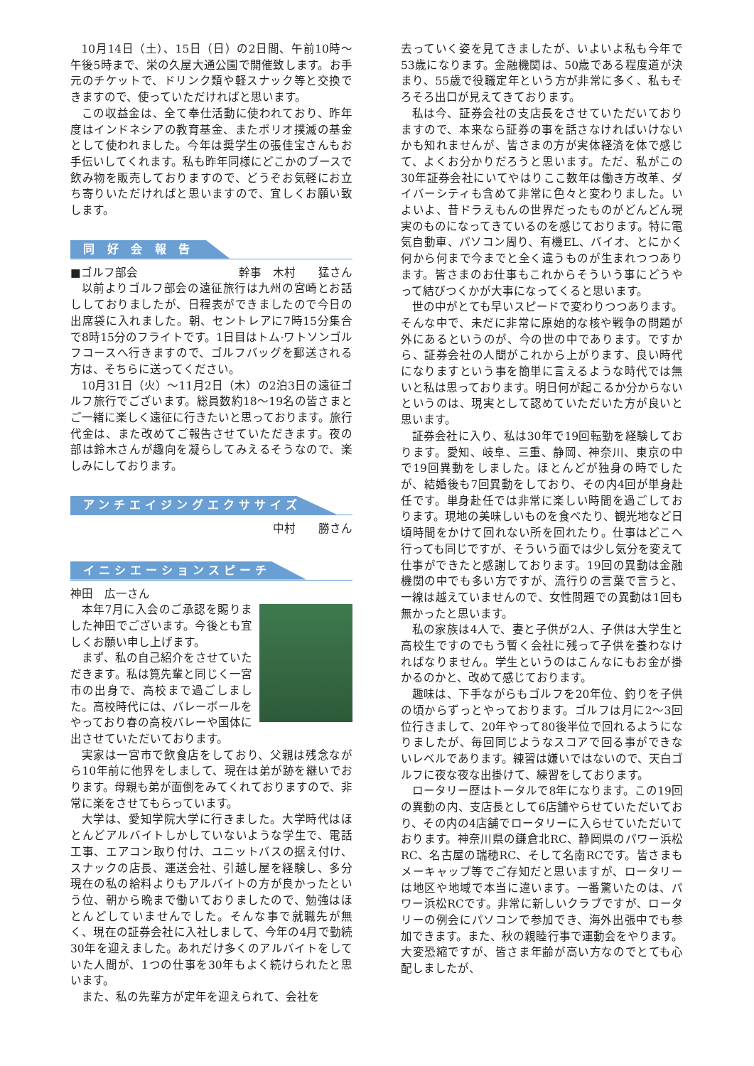10月14日（土）、15日（日）の2日間、午前10時～午後5時まで、栄の久屋大通公園で開催致します。お手元のチケットで、ドリンク類や軽スナック等と交換できますので、使っていただければと思います。
この収益金は、全て奉仕活動に使われており、昨年度はインドネシアの教育基金、またポリオ撲滅の基金として使われました。今年は奨学生の張佳宝さんもお手伝いしてくれます。私も昨年同様にどこかのブースで飲み物を販売しておりますので、どうぞお気軽にお立ち寄りいただければと思いますので、宜しくお願い致します。
同 好 会 報 告
■ゴルフ部会 幹事　木村　　猛さん
以前よりゴルフ部会の遠征旅行は九州の宮崎とお話ししておりましたが、日程表ができましたので今日の出席袋に入れました。朝、セントレアに7時15分集合で8時15分のフライトです。1日目はトム·ワトソンゴルフコースへ行きますので、ゴルフバッグを郵送される方は、そちらに送ってください。
10月31日（火）～11月2日（木）の2泊3日の遠征ゴルフ旅行でございます。総員数約18～19名の皆さまとご一緒に楽しく遠征に行きたいと思っております。旅行代金は、また改めてご報告させていただきます。夜の部は鈴木さんが趣向を凝らしてみえるそうなので、楽しみにしております。
アンチエイジングエクササイズ
中村　　勝さん
イニシエーションスピーチ
神田　広一さん
本年7月に入会のご承認を賜りました神田でございます。今後とも宜しくお願い申し上げます。
まず、私の自己紹介をさせていただきます。私は筧先輩と同じく一宮市の出身で、高校まで過ごしました。高校時代には、バレーボールをやっており春の高校バレーや国体に出させていただいております。
実家は一宮市で飲食店をしており、父親は残念ながら10年前に他界をしまして、現在は弟が跡を継いでおります。母親も弟が面倒をみてくれておりますので、非常に楽をさせてもらっています。
大学は、愛知学院大学に行きました。大学時代はほとんどアルバイトしかしていないような学生で、電話工事、エアコン取り付け、ユニットバスの据え付け、スナックの店長、運送会社、引越し屋を経験し、多分現在の私の給料よりもアルバイトの方が良かったという位、朝から晩まで働いておりましたので、勉強はほとんどしていませんでした。そんな事で就職先が無く、現在の証券会社に入社しまして、今年の4月で勤続30年を迎えました。あれだけ多くのアルバイトをしていた人間が、1つの仕事を30年もよく続けられたと思います。
また、私の先輩方が定年を迎えられて、会社を
去っていく姿を見てきましたが、いよいよ私も今年で53歳になります。金融機関は、50歳である程度道が決まり、55歳で役職定年という方が非常に多く、私もそろそろ出口が見えてきております。
私は今、証券会社の支店長をさせていただいておりますので、本来なら証券の事を話さなければいけないかも知れませんが、皆さまの方が実体経済を体で感じて、よくお分かりだろうと思います。ただ、私がこの30年証券会社にいてやはりここ数年は働き方改革、ダイバーシティも含めて非常に色々と変わりました。いよいよ、昔ドラえもんの世界だったものがどんどん現実のものになってきているのを感じております。特に電気自動車、パソコン周り、有機EL、バイオ、とにかく何から何まで今までと全く違うものが生まれつつあります。皆さまのお仕事もこれからそういう事にどうやって結びつくかが大事になってくると思います。
世の中がとても早いスピードで変わりつつあります。そんな中で、未だに非常に原始的な核や戦争の問題が外にあるというのが、今の世の中であります。ですから、証券会社の人間がこれから上がります、良い時代になりますという事を簡単に言えるような時代では無いと私は思っております。明日何が起こるか分からないというのは、現実として認めていただいた方が良いと思います。
証券会社に入り、私は30年で19回転勤を経験しております。愛知、岐阜、三重、静岡、神奈川、東京の中で19回異動をしました。ほとんどが独身の時でしたが、結婚後も7回異動をしており、その内4回が単身赴任です。単身赴任では非常に楽しい時間を過ごしております。現地の美味しいものを食べたり、観光地など日頃時間をかけて回れない所を回れたり。仕事はどこへ行っても同じですが、そういう面では少し気分を変えて仕事ができたと感謝しております。19回の異動は金融機関の中でも多い方ですが、流行りの言葉で言うと、一線は越えていませんので、女性問題での異動は1回も無かったと思います。
私の家族は4人で、妻と子供が2人、子供は大学生と高校生ですのでもう暫く会社に残って子供を養わなければなりません。学生というのはこんなにもお金が掛かるのかと、改めて感じております。
趣味は、下手ながらもゴルフを20年位、釣りを子供の頃からずっとやっております。ゴルフは月に2～3回位行きまして、20年やって80後半位で回れるようになりましたが、毎回同じようなスコアで回る事ができないレベルであります。練習は嫌いではないので、天白ゴルフに夜な夜な出掛けて、練習をしております。
ロータリー歴はトータルで8年になります。この19回の異動の内、支店長として6店舗やらせていただいており、その内の4店舗でロータリーに入らせていただいております。神奈川県の鎌倉北RC、静岡県のパワー浜松RC、名古屋の瑞穂RC、そして名南RCです。皆さまもメーキャップ等でご存知だと思いますが、ロータリーは地区や地域で本当に違います。一番驚いたのは、パワー浜松RCです。非常に新しいクラブですが、ロータリーの例会にパソコンで参加でき、海外出張中でも参加できます。また、秋の親睦行事で運動会をやります。大変恐縮ですが、皆さま年齢が高い方なのでとても心配しましたが、